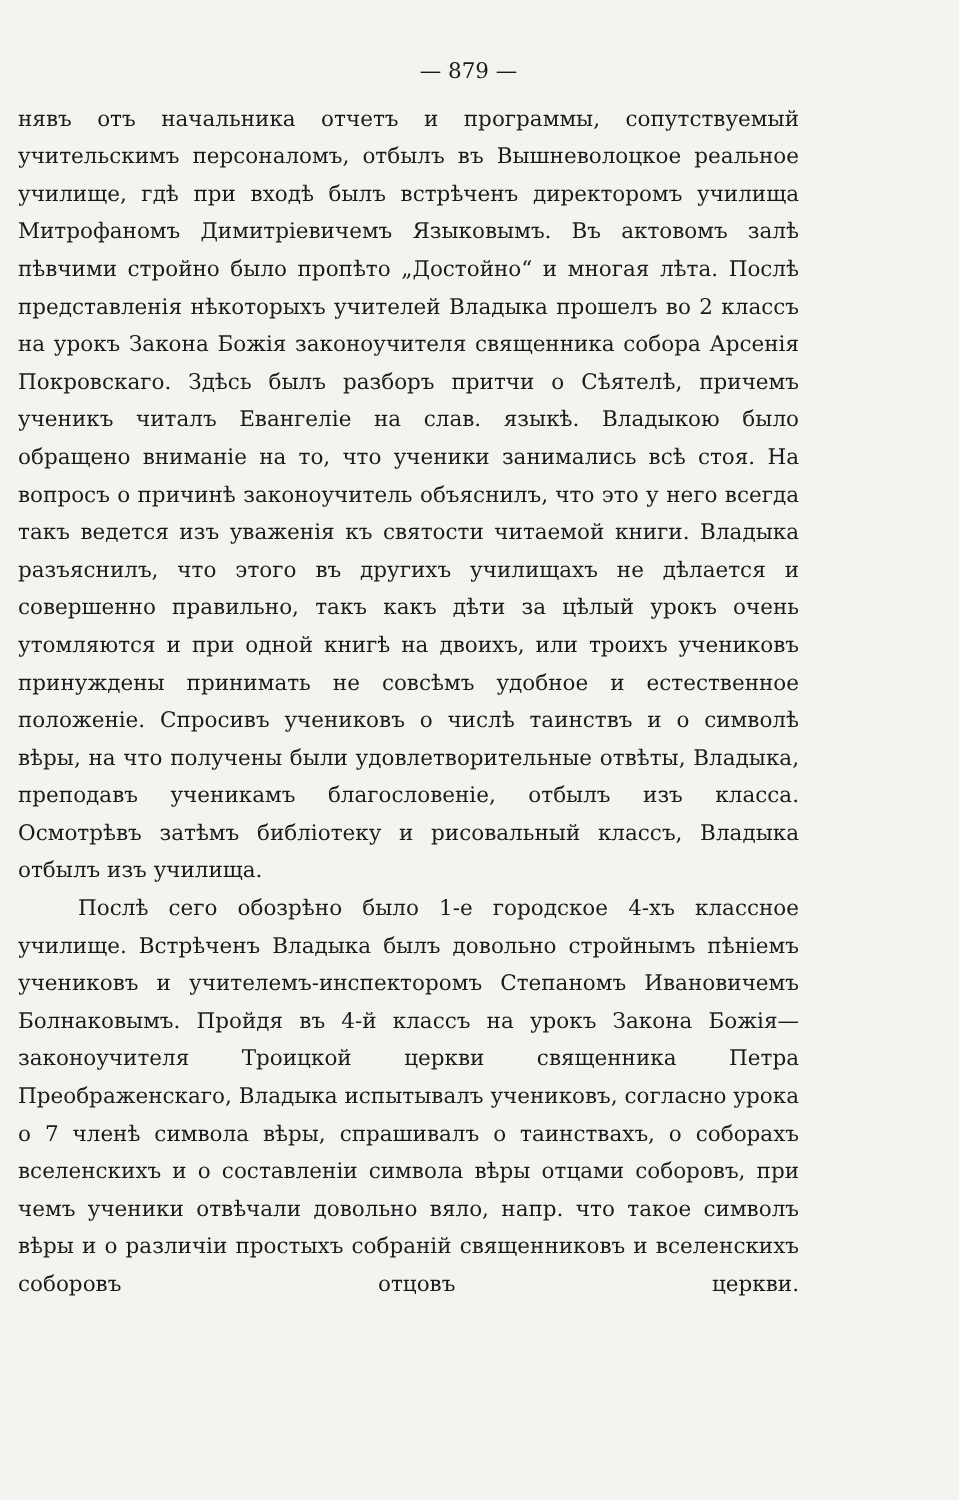— 879 —
нявъ отъ начальника отчетъ и программы, сопутствуемый учительскимъ персоналомъ, отбылъ въ Вышневолоцкое реальное училище, гдѣ при входѣ былъ встрѣченъ директоромъ училища Митрофаномъ Димитріевичемъ Языковымъ. Въ актовомъ залѣ пѣвчими стройно было пропѣто „Достойно“ и многая лѣта. Послѣ представленія нѣкоторыхъ учителей Владыка прошелъ во 2 классъ на урокъ Закона Божія законоучителя священника собора Арсенія Покровскаго. Здѣсь былъ разборъ притчи о Сѣятелѣ, причемъ ученикъ читалъ Евангеліе на слав. языкѣ. Владыкою было обращено вниманіе на то, что ученики занимались всѣ стоя. На вопросъ о причинѣ законоучитель объяснилъ, что это у него всегда такъ ведется изъ уваженія къ святости читаемой книги. Владыка разъяснилъ, что этого въ другихъ училищахъ не дѣлается и совершенно правильно, такъ какъ дѣти за цѣлый урокъ очень утомляются и при одной книгѣ на двоихъ, или троихъ учениковъ принуждены принимать не совсѣмъ удобное и естественное положеніе. Спросивъ учениковъ о числѣ таинствъ и о символѣ вѣры, на что получены были удовлетворительные отвѣты, Владыка, преподавъ ученикамъ благословеніе, отбылъ изъ класса. Осмотрѣвъ затѣмъ библіотеку и рисовальный классъ, Владыка отбылъ изъ училища.
Послѣ сего обозрѣно было 1-е городское 4-хъ классное училище. Встрѣченъ Владыка былъ довольно стройнымъ пѣніемъ учениковъ и учителемъ-инспекторомъ Степаномъ Ивановичемъ Болнаковымъ. Пройдя въ 4-й классъ на урокъ Закона Божія—законоучителя Троицкой церкви священника Петра Преображенскаго, Владыка испытывалъ учениковъ, согласно урока о 7 членѣ символа вѣры, спрашивалъ о таинствахъ, о соборахъ вселенскихъ и о составленіи символа вѣры отцами соборовъ, при чемъ ученики отвѣчали довольно вяло, напр. что такое символъ вѣры и о различіи простыхъ собраній священниковъ и вселенскихъ соборовъ отцовъ церкви.